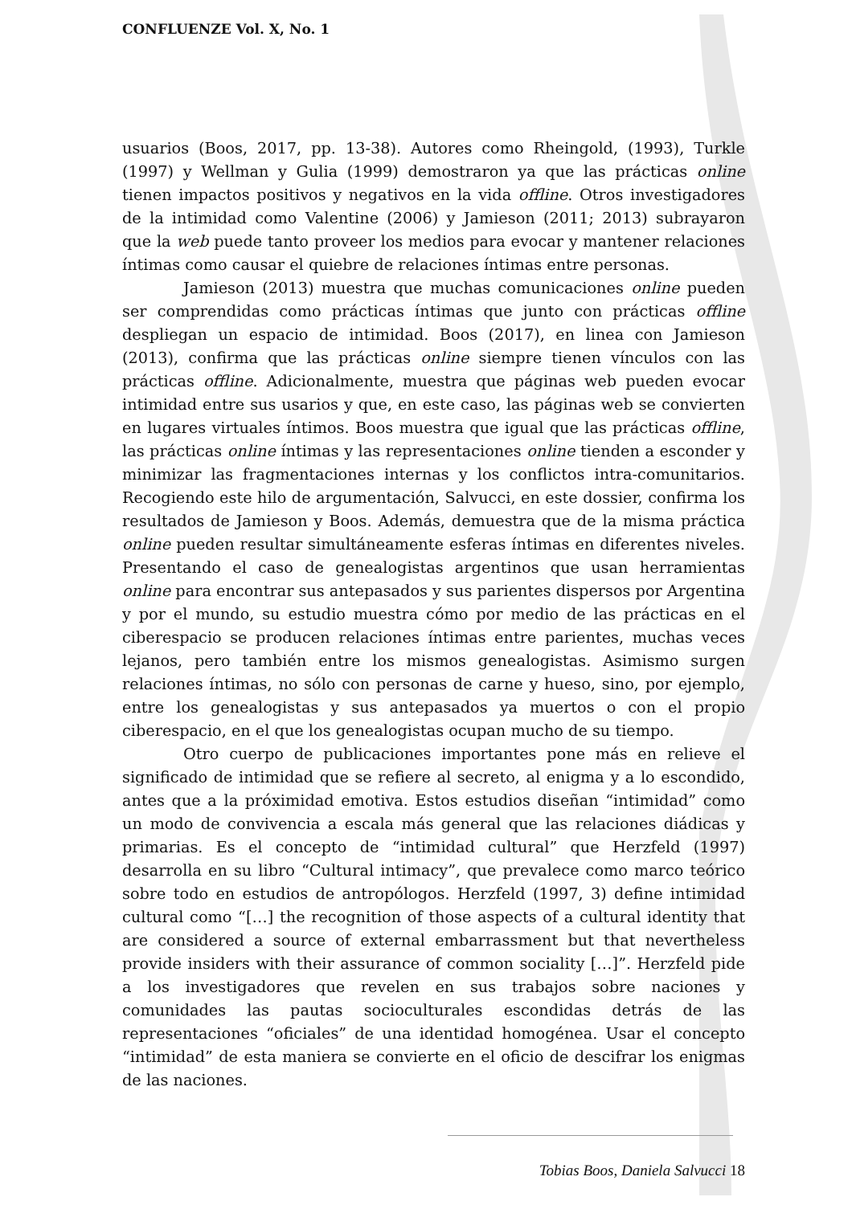CONFLUENZE Vol. X, No. 1
usuarios (Boos, 2017, pp. 13-38). Autores como Rheingold, (1993), Turkle (1997) y Wellman y Gulia (1999) demostraron ya que las prácticas online tienen impactos positivos y negativos en la vida offline. Otros investigadores de la intimidad como Valentine (2006) y Jamieson (2011; 2013) subrayaron que la web puede tanto proveer los medios para evocar y mantener relaciones íntimas como causar el quiebre de relaciones íntimas entre personas.
Jamieson (2013) muestra que muchas comunicaciones online pueden ser comprendidas como prácticas íntimas que junto con prácticas offline despliegan un espacio de intimidad. Boos (2017), en linea con Jamieson (2013), confirma que las prácticas online siempre tienen vínculos con las prácticas offline. Adicionalmente, muestra que páginas web pueden evocar intimidad entre sus usarios y que, en este caso, las páginas web se convierten en lugares virtuales íntimos. Boos muestra que igual que las prácticas offline, las prácticas online íntimas y las representaciones online tienden a esconder y minimizar las fragmentaciones internas y los conflictos intra-comunitarios. Recogiendo este hilo de argumentación, Salvucci, en este dossier, confirma los resultados de Jamieson y Boos. Además, demuestra que de la misma práctica online pueden resultar simultáneamente esferas íntimas en diferentes niveles. Presentando el caso de genealogistas argentinos que usan herramientas online para encontrar sus antepasados y sus parientes dispersos por Argentina y por el mundo, su estudio muestra cómo por medio de las prácticas en el ciberespacio se producen relaciones íntimas entre parientes, muchas veces lejanos, pero también entre los mismos genealogistas. Asimismo surgen relaciones íntimas, no sólo con personas de carne y hueso, sino, por ejemplo, entre los genealogistas y sus antepasados ya muertos o con el propio ciberespacio, en el que los genealogistas ocupan mucho de su tiempo.
Otro cuerpo de publicaciones importantes pone más en relieve el significado de intimidad que se refiere al secreto, al enigma y a lo escondido, antes que a la próximidad emotiva. Estos estudios diseñan “intimidad” como un modo de convivencia a escala más general que las relaciones diádicas y primarias. Es el concepto de “intimidad cultural” que Herzfeld (1997) desarrolla en su libro “Cultural intimacy”, que prevalece como marco teórico sobre todo en estudios de antropólogos. Herzfeld (1997, 3) define intimidad cultural como “[…] the recognition of those aspects of a cultural identity that are considered a source of external embarrassment but that nevertheless provide insiders with their assurance of common sociality […]”. Herzfeld pide a los investigadores que revelen en sus trabajos sobre naciones y comunidades las pautas socioculturales escondidas detrás de las representaciones “oficiales” de una identidad homogénea. Usar el concepto “intimidad” de esta maniera se convierte en el oficio de descifrar los enigmas de las naciones.
Tobias Boos, Daniela Salvucci 18